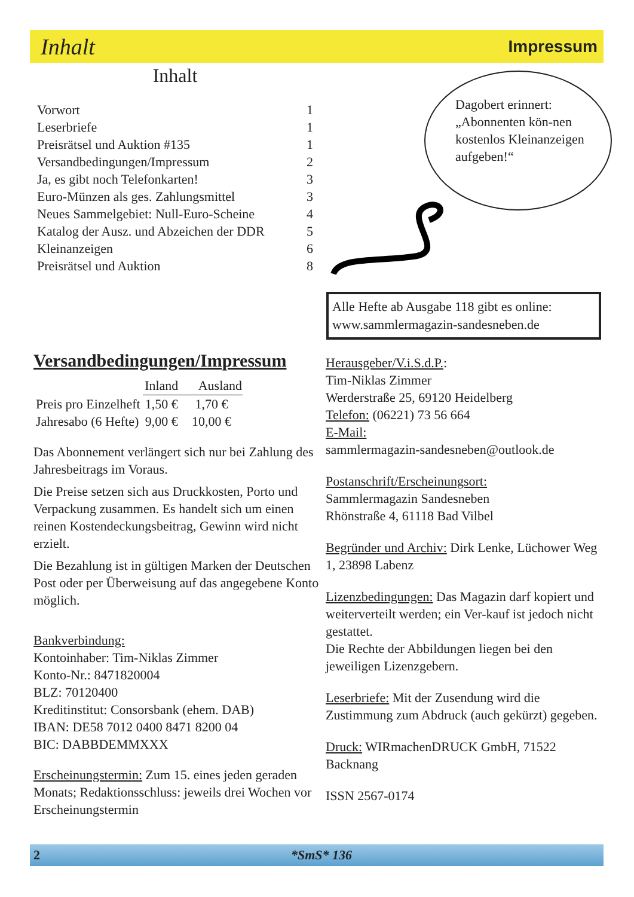Inhalt Impressum
Inhalt
| Vorwort | 1 |
| Leserbriefe | 1 |
| Preisrätsel und Auktion #135 | 1 |
| Versandbedingungen/Impressum | 2 |
| Ja, es gibt noch Telefonkarten! | 3 |
| Euro-Münzen als ges. Zahlungsmittel | 3 |
| Neues Sammelgebiet: Null-Euro-Scheine | 4 |
| Katalog der Ausz. und Abzeichen der DDR | 5 |
| Kleinanzeigen | 6 |
| Preisrätsel und Auktion | 8 |
Dagobert erinnert: „Abonnenten kön-nen kostenlos Kleinanzeigen aufgeben!“
Alle Hefte ab Ausgabe 118 gibt es online: www.sammlermagazin-sandesneben.de
Versandbedingungen/Impressum
| | Inland | Ausland |
| Preis pro Einzelheft | 1,50 € | 1,70 € |
| Jahresabo (6 Hefte) | 9,00 € | 10,00 € |
Das Abonnement verlängert sich nur bei Zahlung des Jahresbeitrags im Voraus.
Die Preise setzen sich aus Druckkosten, Porto und Verpackung zusammen. Es handelt sich um einen reinen Kostendeckungsbeitrag, Gewinn wird nicht erzielt.
Die Bezahlung ist in gültigen Marken der Deutschen Post oder per Überweisung auf das angegebene Konto möglich.
Bankverbindung:
Kontoinhaber: Tim-Niklas Zimmer
Konto-Nr.: 8471820004
BLZ: 70120400
Kreditinstitut: Consorsbank (ehem. DAB)
IBAN: DE58 7012 0400 8471 8200 04
BIC: DABBDEMMXXX
Erscheinungstermin: Zum 15. eines jeden geraden Monats; Redaktionsschluss: jeweils drei Wochen vor Erscheinungstermin
Herausgeber/V.i.S.d.P.:
Tim-Niklas Zimmer
Werderstraße 25, 69120 Heidelberg
Telefon: (06221) 73 56 664
E-Mail:
sammlermagazin-sandesneben@outlook.de
Postanschrift/Erscheinungsort:
Sammlermagazin Sandesneben
Rhönstraße 4, 61118 Bad Vilbel
Begründer und Archiv: Dirk Lenke, Lüchower Weg 1, 23898 Labenz
Lizenzbedingungen: Das Magazin darf kopiert und weiterverteilt werden; ein Ver-kauf ist jedoch nicht gestattet.
Die Rechte der Abbildungen liegen bei den jeweiligen Lizenzgebern.
Leserbriefe: Mit der Zusendung wird die Zustimmung zum Abdruck (auch gekürzt) gegeben.
Druck: WIRmachenDRUCK GmbH, 71522 Backnang
ISSN 2567-0174
2 *SmS* 136